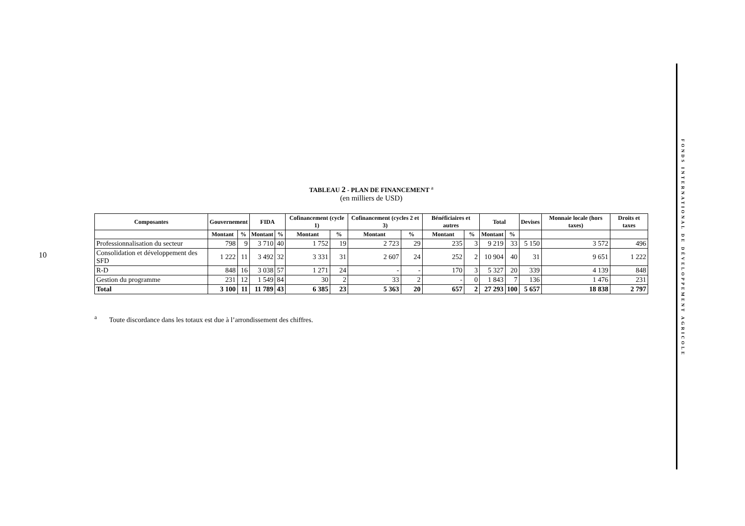10
FONDS INTERNATIONAL DE DÉVELOPPEMENT AGRICOLE
TABLEAU 2 - PLAN DE FINANCEMENT <sup>a</sup>
(en milliers de USD)
| Composantes | Gouvernement | | FIDA | | Cofinancement (cycle 1) | | Cofinancement (cycles 2 et 3) | | Bénéficiaires et autres | | Total | | Devises | Monnaie locale (hors taxes) | Droits et taxes |
| --- | --- | --- | --- | --- | --- | --- | --- | --- | --- | --- | --- | --- | --- | --- | --- |
| | Montant | % | Montant | % | Montant | % | Montant | % | Montant | % | Montant | % | | | |
| Professionnalisation du secteur | 798 | 9 | 3 710 | 40 | 1 752 | 19 | 2 723 | 29 | 235 | 3 | 9 219 | 33 | 5 150 | 3 572 | 496 |
| Consolidation et développement des SFD | 1 222 | 11 | 3 492 | 32 | 3 331 | 31 | 2 607 | 24 | 252 | 2 | 10 904 | 40 | 31 | 9 651 | 1 222 |
| R-D | 848 | 16 | 3 038 | 57 | 1 271 | 24 | - | - | 170 | 3 | 5 327 | 20 | 339 | 4 139 | 848 |
| Gestion du programme | 231 | 12 | 1 549 | 84 | 30 | 2 | 33 | 2 | - | 0 | 1 843 | 7 | 136 | 1 476 | 231 |
| Total | 3 100 | 11 | 11 789 | 43 | 6 385 | 23 | 5 363 | 20 | 657 | 2 | 27 293 | 100 | 5 657 | 18 838 | 2 797 |
<sup>a</sup> Toute discordance dans les totaux est due à l’arrondissement des chiffres.